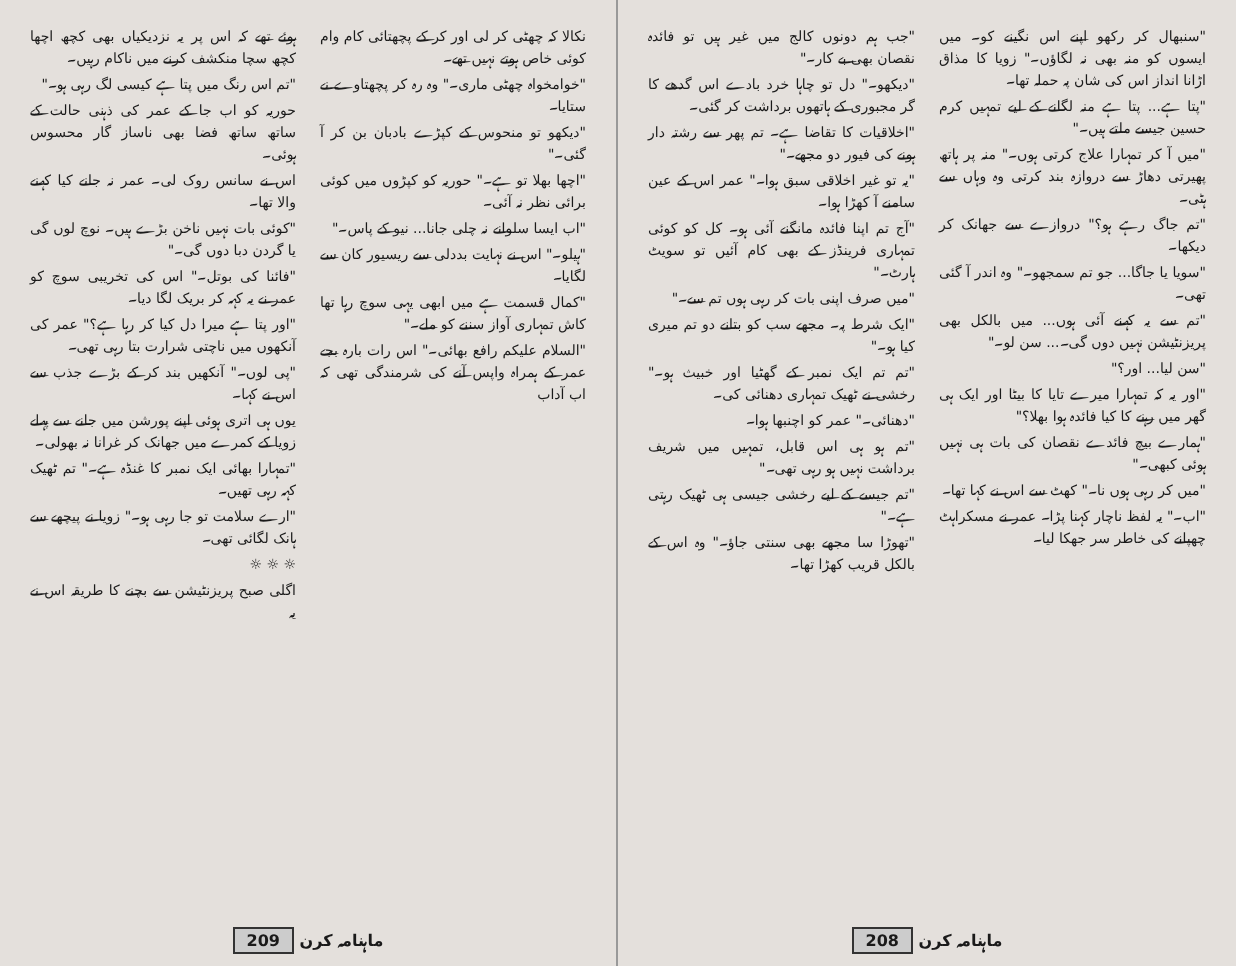ہوئے تھے کہ اس پر یہ نزدیکیاں بھی کچھ اچھا کچھ سچا منکشف کرنے میں ناکام رہیں۔
"تم اس رنگ میں پتا ہے کیسی لگ رہی ہو۔"
حوریہ کو اب جا کے عمر کی ذہنی حالت کے ساتھ ساتھ فضا بھی ناساز گار محسوس ہوئی۔
اس نے سانس روک لی۔ عمر نہ جانے کیا کہنے والا تھا۔
"کوئی بات نہیں ناخن بڑے ہیں۔ نوچ لوں گی یا گردن دبا دوں گی۔"
"فائنا کی بوتل۔" اس کی تخریبی سوچ کو عمر نے یہ کہہ کر بریک لگا دیا۔
"اور پتا ہے میرا دل کیا کر رہا ہے؟" عمر کی آنکھوں میں ناچتی شرارت بتا رہی تھی۔
"پی لوں۔" آنکھیں بند کر کے بڑے جذب سے اس نے کہا۔
یوں ہی اتری ہوئی اپنے پورشن میں جانے سے پہلے زویا کے کمرے میں جھانک کر غرانا نہ بھولی۔
"تمہارا بھائی ایک نمبر کا غنڈہ ہے۔" تم ٹھیک کہہ رہی تھیں۔
"ارے سلامت تو جا رہی ہو۔" زویا نے پیچھے سے ہانک لگائی تھی۔
☼ ☼ ☼
اگلی صبح پریزنٹیشن سے بچنے کا طریقہ اس نے یہ
نکالا کہ چھٹی کر لی اور کر کے پچھتائی کام وام کوئی خاص ہوتے نہیں تھے۔
"خوامخواہ چھٹی ماری۔" وہ رہ کر پچھتاوے نے ستایا۔
"دیکھو تو منحوس کے کپڑے بادبان بن کر آ گئی۔"
"اچھا بھلا تو ہے۔" حوریہ کو کپڑوں میں کوئی برائی نظر نہ آئی۔
"اب ایسا سلوانے نہ چلی جانا... نیو کے پاس۔"
"ہیلو۔" اس نے نہایت بددلی سے ریسیور کان سے لگایا۔
"کمال قسمت ہے میں ابھی یہی سوچ رہا تھا کاش تمہاری آواز سننے کو ملے۔"
"السلام علیکم رافع بھائی۔" اس رات بارہ بجے عمر کے ہمراہ واپس آنے کی شرمندگی تھی کہ اب آداب
209 ماہنامہ کرن
"جب ہم دونوں کالج میں غیر ہیں تو فائدہ نقصان بھی بے کار۔"
"دیکھو۔" دل تو چاہا خرد بادے اس گدھے کا گر مجبوری کے ہاتھوں برداشت کر گئی۔
"اخلاقیات کا تقاضا ہے۔ تم پھر سے رشتہ دار ہونے کی فیور دو مجھے۔"
"یہ تو غیر اخلاقی سبق ہوا۔" عمر اس کے عین سامنے آ کھڑا ہوا۔
"آج تم اپنا فائدہ مانگنے آئی ہو۔ کل کو کوئی تمہاری فرینڈز کے بھی کام آئیں تو سویٹ ہارٹ۔"
"میں صرف اپنی بات کر رہی ہوں تم سے۔"
"ایک شرط پہ۔ مجھے سب کو بتانے دو تم میری کیا ہو۔"
"تم تم ایک نمبر کے گھٹیا اور خبیث ہو۔" رخشی نے ٹھیک تمہاری دھنائی کی۔
"دھنائی۔" عمر کو اچنبھا ہوا۔
"تم ہو ہی اس قابل، تمہیں میں شریف برداشت نہیں ہو رہی تھی۔"
"تم جیسے کے لیے رخشی جیسی ہی ٹھیک رہتی ہے۔"
"تھوڑا سا مجھے بھی سنتی جاؤ۔" وہ اس کے بالکل قریب کھڑا تھا۔
"سنبھال کر رکھو اپنے اس نگینے کو۔ میں ایسوں کو منہ بھی نہ لگاؤں۔" زویا کا مذاق اڑانا انداز اس کی شان پہ حملہ تھا۔
"پتا ہے... پتا ہے منہ لگانے کے لیے تمہیں کرم حسین جیسے ملتے ہیں۔"
"میں آ کر تمہارا علاج کرتی ہوں۔" منہ پر ہاتھ پھیرتی دھاڑ سے دروازہ بند کرتی وہ وہاں سے ہٹی۔
"تم جاگ رہے ہو؟" دروازے سے جھانک کر دیکھا۔
"سویا یا جاگا... جو تم سمجھو۔" وہ اندر آ گئی تھی۔
"تم سے یہ کہنے آئی ہوں... میں بالکل بھی پریزنٹیشن نہیں دوں گی۔... سن لو۔"
"سن لیا... اور؟"
"اور یہ کہ تمہارا میرے تایا کا بیٹا اور ایک ہی گھر میں رہنے کا کیا فائدہ ہوا بھلا؟"
"ہمارے بیچ فائدے نقصان کی بات ہی نہیں ہوئی کبھی۔"
"میں کر رہی ہوں نا۔" کھٹ سے اس نے کہا تھا۔
"اب۔" یہ لفظ ناچار کہنا پڑا۔ عمر نے مسکراہٹ چھپانے کی خاطر سر جھکا لیا۔
208 ماہنامہ کرن